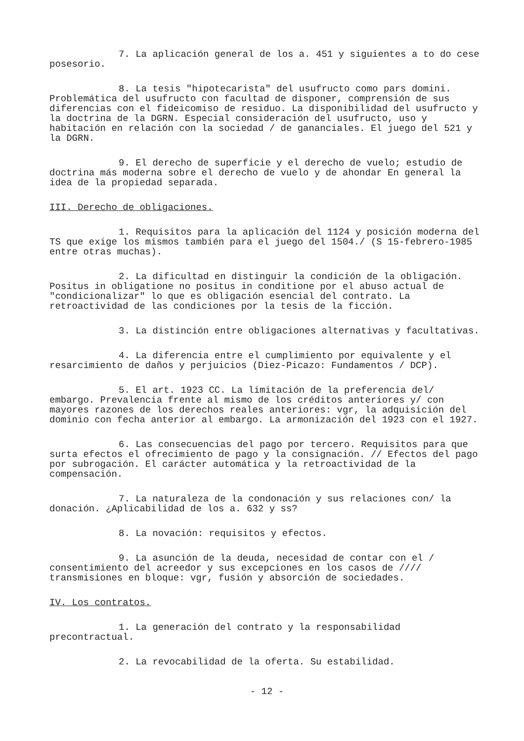7. La aplicación general de los a. 451 y siguientes a to do cese posesorio.
8. La tesis "hipotecarista" del usufructo como pars domini. Problemática del usufructo con facultad de disponer, comprensión de sus diferencias con el fideicomiso de residuo. La disponibilidad del usufructo y la doctrina de la DGRN. Especial consideración del usufructo, uso y habitación en relación con la sociedad / de gananciales. El juego del 521 y la DGRN.
9. El derecho de superficie y el derecho de vuelo; estudio de doctrina más moderna sobre el derecho de vuelo y de ahondar En general la idea de la propiedad separada.
III. Derecho de obligaciones.
1. Requisitos para la aplicación del 1124 y posición moderna del TS que exige los mismos también para el juego del 1504./ (S 15-febrero-1985 entre otras muchas).
2. La dificultad en distinguir la condición de la obligación. Positus in obligatione no positus in conditione por el abuso actual de "condicionalizar" lo que es obligación esencial del contrato. La retroactividad de las condiciones por la tesis de la ficción.
3. La distinción entre obligaciones alternativas y facultativas.
4. La diferencia entre el cumplimiento por equivalente y el resarcimiento de daños y perjuicios (Diez-Picazo: Fundamentos / DCP).
5. El art. 1923 CC. La limitación de la preferencia del/ embargo. Prevalencia frente al mismo de los créditos anteriores y/ con mayores razones de los derechos reales anteriores: vgr, la adquisición del dominio con fecha anterior al embargo. La armonización del 1923 con el 1927.
6. Las consecuencias del pago por tercero. Requisitos para que surta efectos el ofrecimiento de pago y la consignación. // Efectos del pago por subrogación. El carácter automática y la retroactividad de la compensación.
7. La naturaleza de la condonación y sus relaciones con/ la donación. ¿Aplicabilidad de los a. 632 y ss?
8. La novación: requisitos y efectos.
9. La asunción de la deuda, necesidad de contar con el / consentimiento del acreedor y sus excepciones en los casos de //// transmisiones en bloque: vgr, fusión y absorción de sociedades.
IV. Los contratos.
1. La generación del contrato y la responsabilidad precontractual.
2. La revocabilidad de la oferta. Su estabilidad.
- 12 -